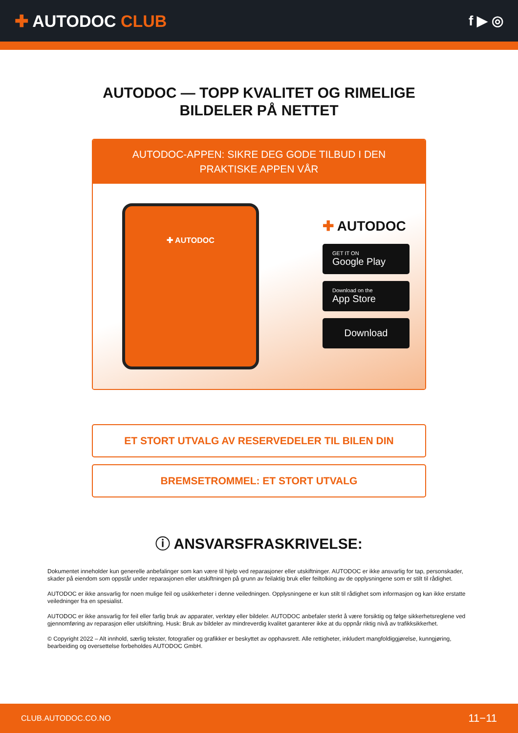✚ AUTODOC CLUB
f ▶ ◎
AUTODOC — TOPP KVALITET OG RIMELIGE BILDELER PÅ NETTET
AUTODOC-APPEN: SIKRE DEG GODE TILBUD I DEN PRAKTISKE APPEN VÅR
✚ AUTODOC
✚ AUTODOC
GET IT ON
Google Play
Download on the
App Store
Download
ET STORT UTVALG AV RESERVEDELER TIL BILEN DIN
BREMSETROMMEL: ET STORT UTVALG
ⓘ ANSVARSFRASKRIVELSE:
Dokumentet inneholder kun generelle anbefalinger som kan være til hjelp ved reparasjoner eller utskiftninger. AUTODOC er ikke ansvarlig for tap, personskader, skader på eiendom som oppstår under reparasjonen eller utskiftningen på grunn av feilaktig bruk eller feiltolking av de opplysningene som er stilt til rådighet.
AUTODOC er ikke ansvarlig for noen mulige feil og usikkerheter i denne veiledningen. Opplysningene er kun stilt til rådighet som informasjon og kan ikke erstatte veiledninger fra en spesialist.
AUTODOC er ikke ansvarlig for feil eller farlig bruk av apparater, verktøy eller bildeler. AUTODOC anbefaler sterkt å være forsiktig og følge sikkerhetsreglene ved gjennomføring av reparasjon eller utskiftning. Husk: Bruk av bildeler av mindreverdig kvalitet garanterer ikke at du oppnår riktig nivå av trafikksikkerhet.
© Copyright 2022 – Alt innhold, særlig tekster, fotografier og grafikker er beskyttet av opphavsrett. Alle rettigheter, inkludert mangfoldiggjørelse, kunngjøring, bearbeiding og oversettelse forbeholdes AUTODOC GmbH.
CLUB.AUTODOC.CO.NO 11−11